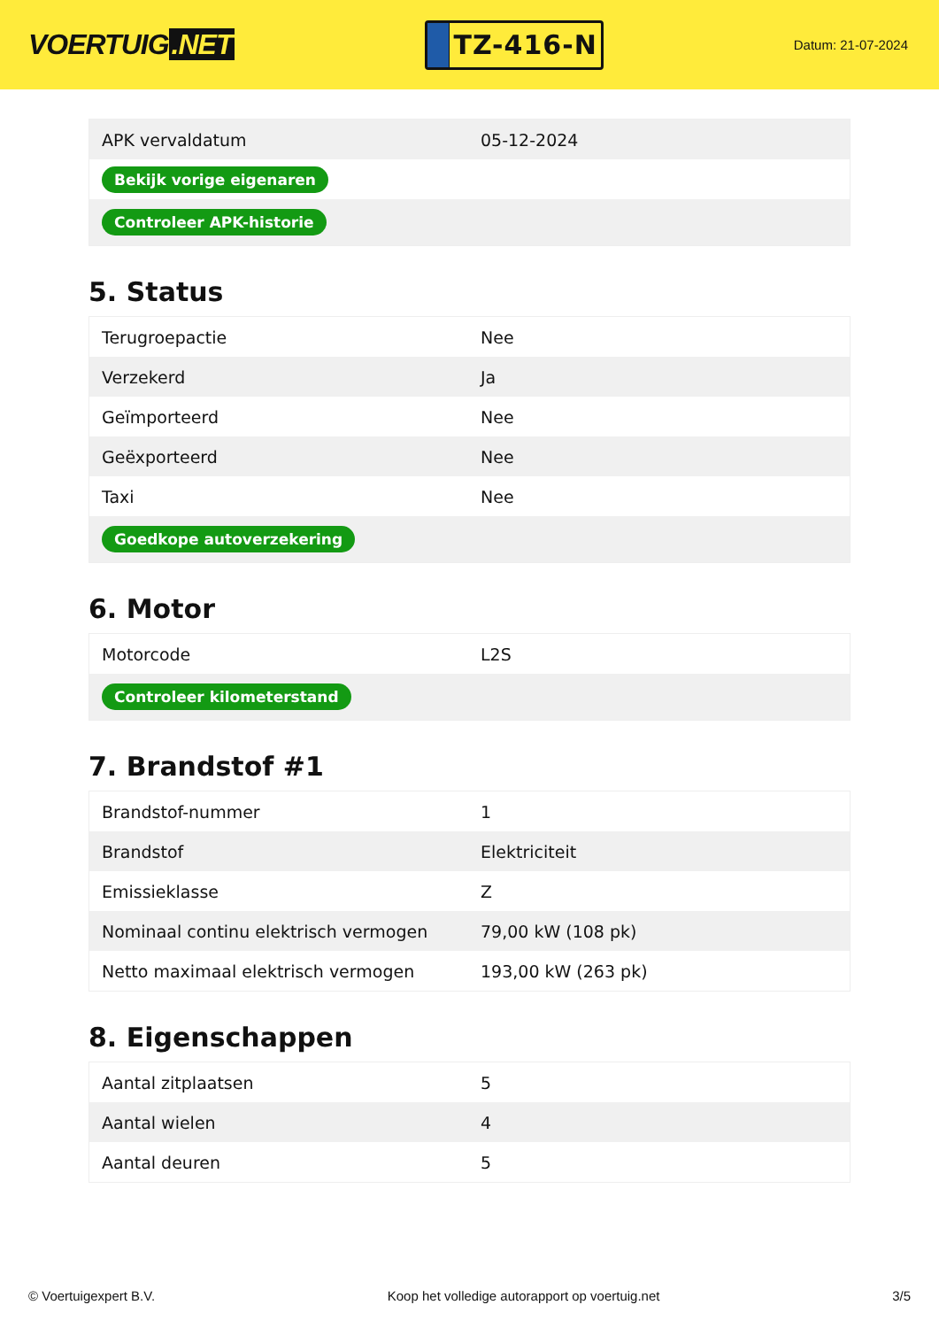VOERTUIG.NET
TZ-416-N
Datum: 21-07-2024
| APK vervaldatum | 05-12-2024 |
| Bekijk vorige eigenaren | |
| Controleer APK-historie | |
5. Status
| Terugroepactie | Nee |
| Verzekerd | Ja |
| Geïmporteerd | Nee |
| Geëxporteerd | Nee |
| Taxi | Nee |
| Goedkope autoverzekering | |
6. Motor
| Motorcode | L2S |
| Controleer kilometerstand | |
7. Brandstof #1
| Brandstof-nummer | 1 |
| Brandstof | Elektriciteit |
| Emissieklasse | Z |
| Nominaal continu elektrisch vermogen | 79,00 kW (108 pk) |
| Netto maximaal elektrisch vermogen | 193,00 kW (263 pk) |
8. Eigenschappen
| Aantal zitplaatsen | 5 |
| Aantal wielen | 4 |
| Aantal deuren | 5 |
© Voertuigexpert B.V. Koop het volledige autorapport op voertuig.net 3/5